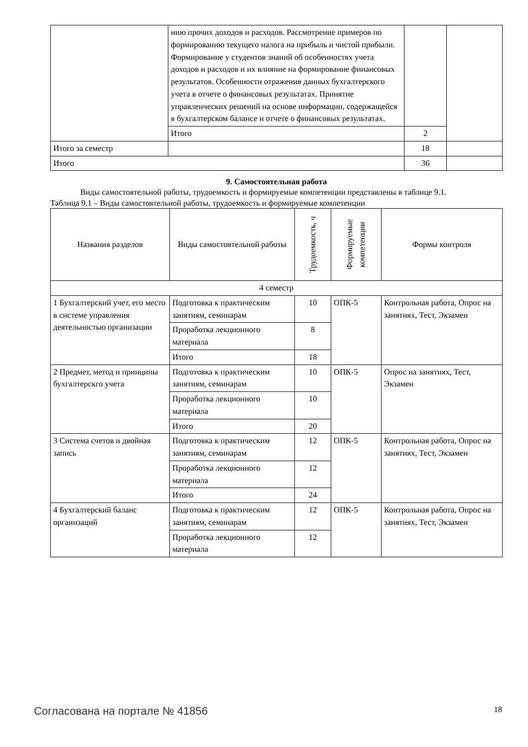| | нию прочих доходов и расходов. Рассмотрение примеров по формированию текущего налога на прибыль и чистой прибыли. Формирование у студентов знаний об особенностях учета доходов и расходов и их влияние на формирование финансовых результатов. Особенности отражения данных бухгалтерского учета в отчете о финансовых результатах. Принятие управленческих решений на основе информации, содержащейся в бухгалтерском балансе и отчете о финансовых результатах. | | |
| | Итого | 2 | |
| Итого за семестр | | 18 | |
| Итого | | 36 | |
9. Самостоятельная работа
Виды самостоятельной работы, трудоемкость и формируемые компетенции представлены в таблице 9.1.
Таблица 9.1 – Виды самостоятельной работы, трудоемкость и формируемые компетенции
| Названия разделов | Виды самостоятельной работы | Трудоемкость, ч | Формируемые компетенции | Формы контроля |
| --- | --- | --- | --- | --- |
| 4 семестр | | | | |
| 1 Бухгалтерский учет, его место в системе управления деятельностью организации | Подготовка к практическим занятиям, семинарам | 10 | ОПК-5 | Контрольная работа, Опрос на занятиях, Тест, Экзамен |
| | Проработка лекционного материала | 8 | | |
| | Итого | 18 | | |
| 2 Предмет, метод и принципы бухгалтерскго учета | Подготовка к практическим занятиям, семинарам | 10 | ОПК-5 | Опрос на занятиях, Тест, Экзамен |
| | Проработка лекционного материала | 10 | | |
| | Итого | 20 | | |
| 3 Система счетов и двойная запись | Подготовка к практическим занятиям, семинарам | 12 | ОПК-5 | Контрольная работа, Опрос на занятиях, Тест, Экзамен |
| | Проработка лекционного материала | 12 | | |
| | Итого | 24 | | |
| 4 Бухгалтерский баланс организаций | Подготовка к практическим занятиям, семинарам | 12 | ОПК-5 | Контрольная работа, Опрос на занятиях, Тест, Экзамен |
| | Проработка лекционного материала | 12 | | |
Согласована на портале № 41856 18